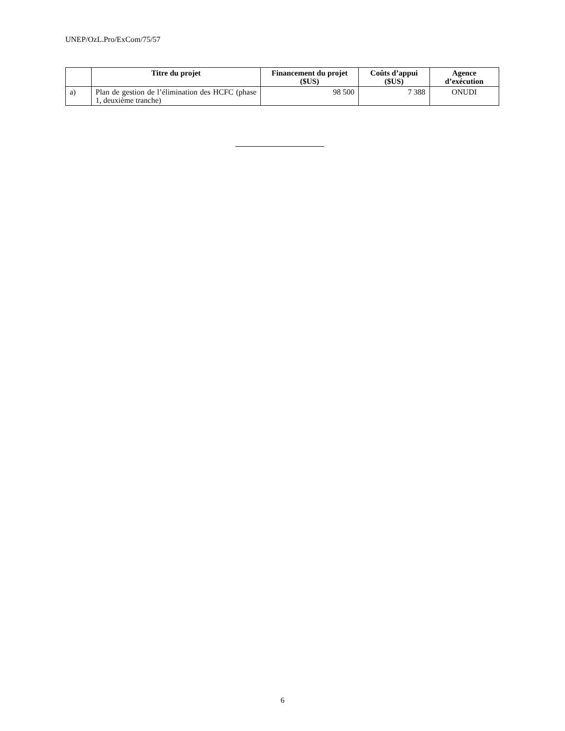UNEP/OzL.Pro/ExCom/75/57
| | Titre du projet | Financement du projet ($US) | Coûts d’appui ($US) | Agence d’exécution |
| --- | --- | --- | --- | --- |
| a) | Plan de gestion de l’élimination des HCFC (phase 1, deuxième tranche) | 98 500 | 7 388 | ONUDI |
6